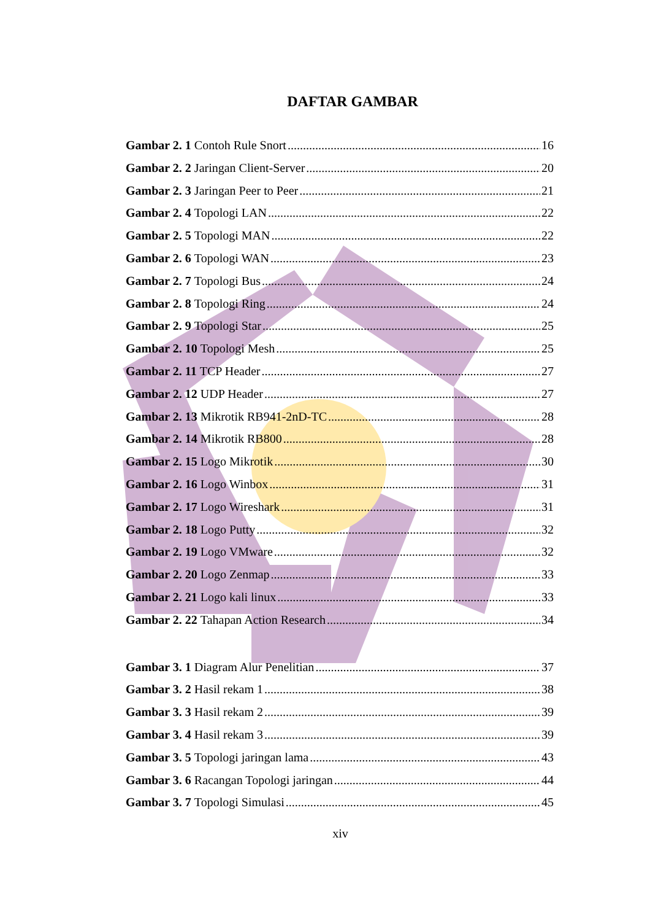DAFTAR GAMBAR
Gambar 2. 1 Contoh Rule Snort 16
Gambar 2. 2 Jaringan Client-Server 20
Gambar 2. 3 Jaringan Peer to Peer 21
Gambar 2. 4 Topologi LAN 22
Gambar 2. 5 Topologi MAN 22
Gambar 2. 6 Topologi WAN 23
Gambar 2. 7 Topologi Bus 24
Gambar 2. 8 Topologi Ring 24
Gambar 2. 9 Topologi Star 25
Gambar 2. 10 Topologi Mesh 25
Gambar 2. 11 TCP Header 27
Gambar 2. 12 UDP Header 27
Gambar 2. 13 Mikrotik RB941-2nD-TC 28
Gambar 2. 14 Mikrotik RB800 28
Gambar 2. 15 Logo Mikrotik 30
Gambar 2. 16 Logo Winbox 31
Gambar 2. 17 Logo Wireshark 31
Gambar 2. 18 Logo Putty 32
Gambar 2. 19 Logo VMware 32
Gambar 2. 20 Logo Zenmap 33
Gambar 2. 21 Logo kali linux 33
Gambar 2. 22 Tahapan Action Research 34
Gambar 3. 1 Diagram Alur Penelitian 37
Gambar 3. 2 Hasil rekam 1 38
Gambar 3. 3 Hasil rekam 2 39
Gambar 3. 4 Hasil rekam 3 39
Gambar 3. 5 Topologi jaringan lama 43
Gambar 3. 6 Racangan Topologi jaringan 44
Gambar 3. 7 Topologi Simulasi 45
xiv